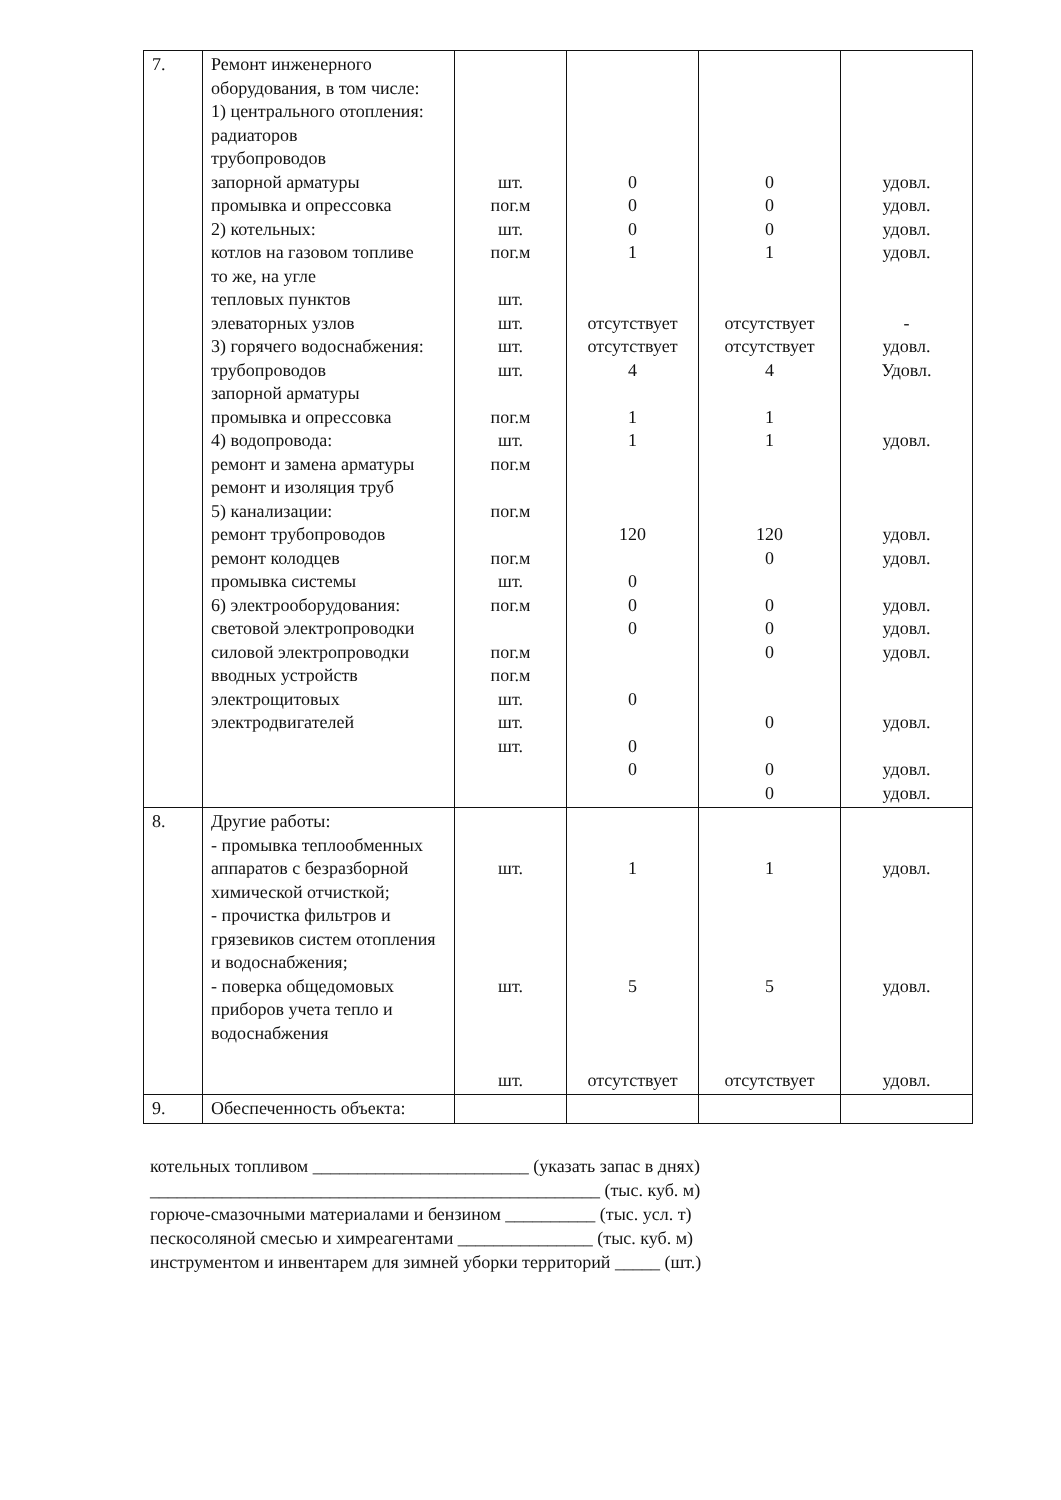| 7. | Ремонт инженерного оборудования, в том числе: 1) центрального отопления: радиаторов трубопроводов запорной арматуры промывка и опрессовка 2) котельных: котлов на газовом топливе то же, на угле тепловых пунктов элеваторных узлов 3) горячего водоснабжения: трубопроводов запорной арматуры промывка и опрессовка 4) водопровода: ремонт и замена арматуры ремонт и изоляция труб 5) канализации: ремонт трубопроводов ремонт колодцев промывка системы 6) электрооборудования: световой электропроводки силовой электропроводки вводных устройств электрощитовых электродвигателей | шт. пог.м шт. пог.м шт. шт. шт. шт. пог.м шт. пог.м пог.м пог.м шт. пог.м пог.м пог.м шт. шт. шт. | 0 0 0 1 отсутствует отсутствует 4 1 1 120 0 0 0 0 0 0 | 0 0 0 1 отсутствует отсутствует 4 1 1 120 0 0 0 0 0 0 0 | удовл. удовл. удовл. удовл. - удовл. Удовл. удовл. удовл. удовл. удовл. удовл. удовл. удовл. удовл. удовл. |
| 8. | Другие работы: - промывка теплообменных аппаратов с безразборной химической отчисткой; - прочистка фильтров и грязевиков систем отопления и водоснабжения; - поверка общедомовых приборов учета тепло и водоснабжения | шт. шт. шт. | 1 5 отсутствует | 1 5 отсутствует | удовл. удовл. удовл. |
| 9. | Обеспеченность объекта: | | | | |
котельных топливом ________________________ (указать запас в днях)
__________________________________________________ (тыс. куб. м)
горюче-смазочными материалами и бензином __________ (тыс. усл. т)
пескосоляной смесью и химреагентами _______________ (тыс. куб. м)
инструментом и инвентарем для зимней уборки территорий _____ (шт.)